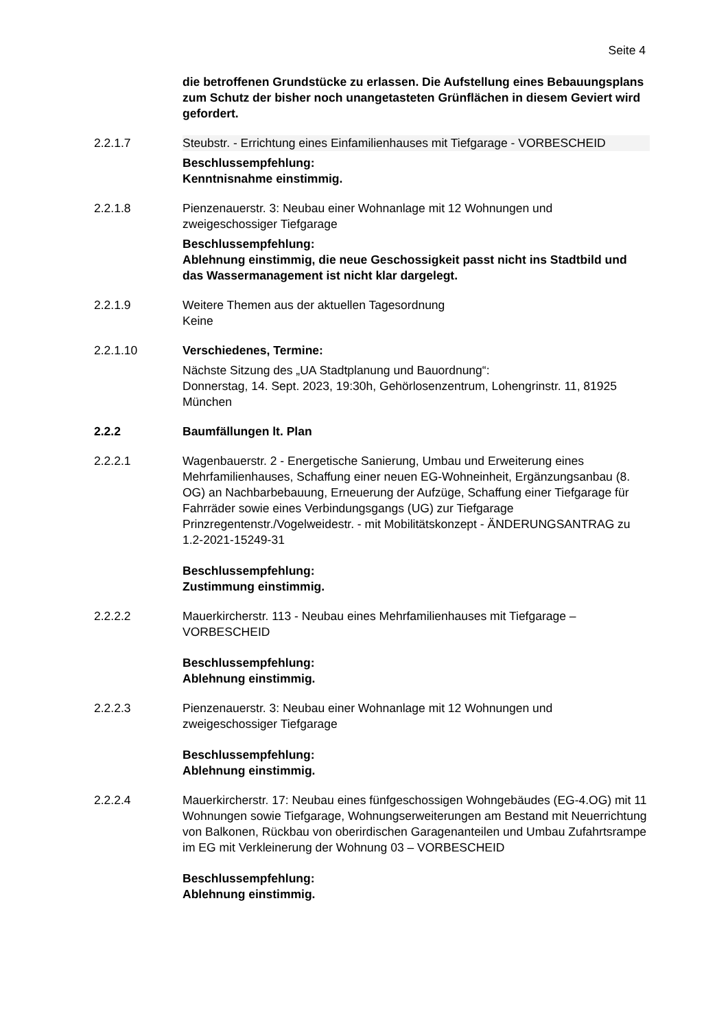Seite 4
die betroffenen Grundstücke zu erlassen. Die Aufstellung eines Bebauungsplans zum Schutz der bisher noch unangetasteten Grünflächen in diesem Geviert wird gefordert.
2.2.1.7 Steubstr. - Errichtung eines Einfamilienhauses mit Tiefgarage - VORBESCHEID
Beschlussempfehlung:
Kenntnisnahme einstimmig.
2.2.1.8 Pienzenauerstr. 3: Neubau einer Wohnanlage mit 12 Wohnungen und zweigeschossiger Tiefgarage
Beschlussempfehlung:
Ablehnung einstimmig, die neue Geschossigkeit passt nicht ins Stadtbild und das Wassermanagement ist nicht klar dargelegt.
2.2.1.9 Weitere Themen aus der aktuellen Tagesordnung
Keine
2.2.1.10 Verschiedenes, Termine:
Nächste Sitzung des „UA Stadtplanung und Bauordnung“:
Donnerstag, 14. Sept. 2023, 19:30h, Gehörlosenzentrum, Lohengrinstr. 11, 81925 München
2.2.2 Baumfällungen lt. Plan
2.2.2.1 Wagenbauerstr. 2 - Energetische Sanierung, Umbau und Erweiterung eines Mehrfamilienhauses, Schaffung einer neuen EG-Wohneinheit, Ergänzungsanbau (8. OG) an Nachbarbebauung, Erneuerung der Aufzüge, Schaffung einer Tiefgarage für Fahrräder sowie eines Verbindungsgangs (UG) zur Tiefgarage Prinzregentenstr./Vogelweidestr. - mit Mobilitätskonzept - ÄNDERUNGSANTRAG zu 1.2-2021-15249-31
Beschlussempfehlung:
Zustimmung einstimmig.
2.2.2.2 Mauerkircherstr. 113 - Neubau eines Mehrfamilienhauses mit Tiefgarage – VORBESCHEID
Beschlussempfehlung:
Ablehnung einstimmig.
2.2.2.3 Pienzenauerstr. 3: Neubau einer Wohnanlage mit 12 Wohnungen und zweigeschossiger Tiefgarage
Beschlussempfehlung:
Ablehnung einstimmig.
2.2.2.4 Mauerkircherstr. 17: Neubau eines fünfgeschossigen Wohngebäudes (EG-4.OG) mit 11 Wohnungen sowie Tiefgarage, Wohnungserweiterungen am Bestand mit Neuerrichtung von Balkonen, Rückbau von oberirdischen Garagenanteilen und Umbau Zufahrtsrampe im EG mit Verkleinerung der Wohnung 03 – VORBESCHEID
Beschlussempfehlung:
Ablehnung einstimmig.